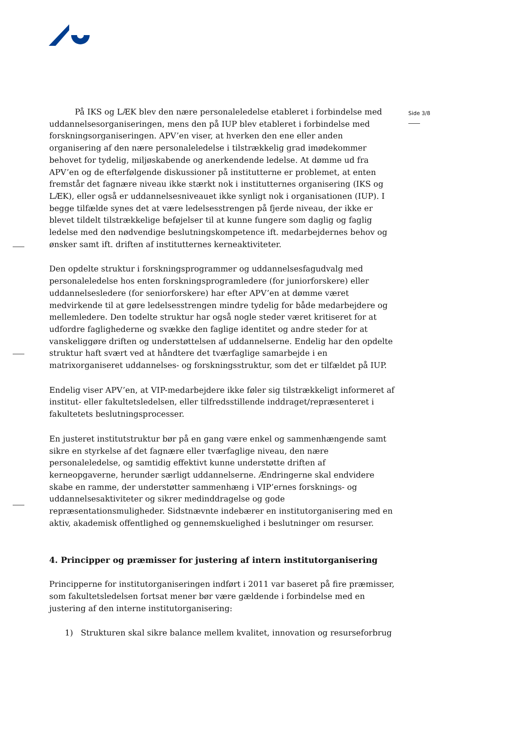Side 3/8
På IKS og LÆK blev den nære personaleledelse etableret i forbindelse med uddannelsesorganiseringen, mens den på IUP blev etableret i forbindelse med forskningsorganiseringen. APV’en viser, at hverken den ene eller anden organisering af den nære personaleledelse i tilstrækkelig grad imødekommer behovet for tydelig, miljøskabende og anerkendende ledelse. At dømme ud fra APV’en og de efterfølgende diskussioner på institutterne er problemet, at enten fremstår det fagnære niveau ikke stærkt nok i institutternes organisering (IKS og LÆK), eller også er uddannelsesniveauet ikke synligt nok i organisationen (IUP). I begge tilfælde synes det at være ledelsesstrengen på fjerde niveau, der ikke er blevet tildelt tilstrækkelige beføjelser til at kunne fungere som daglig og faglig ledelse med den nødvendige beslutningskompetence ift. medarbejdernes behov og ønsker samt ift. driften af institutternes kerneaktiviteter.
Den opdelte struktur i forskningsprogrammer og uddannelsesfagudvalg med personaleledelse hos enten forskningsprogramledere (for juniorforskere) eller uddannelsesledere (for seniorforskere) har efter APV’en at dømme været medvirkende til at gøre ledelsesstrengen mindre tydelig for både medarbejdere og mellemledere. Den todelte struktur har også nogle steder været kritiseret for at udfordre faglighederne og svække den faglige identitet og andre steder for at vanskeliggøre driften og understøttelsen af uddannelserne. Endelig har den opdelte struktur haft svært ved at håndtere det tværfaglige samarbejde i en matrixorganiseret uddannelses- og forskningsstruktur, som det er tilfældet på IUP.
Endelig viser APV’en, at VIP-medarbejdere ikke føler sig tilstrækkeligt informeret af institut- eller fakultetsledelsen, eller tilfredsstillende inddraget/repræsenteret i fakultetets beslutningsprocesser.
En justeret institutstruktur bør på en gang være enkel og sammenhængende samt sikre en styrkelse af det fagnære eller tværfaglige niveau, den nære personaleledelse, og samtidig effektivt kunne understøtte driften af kerneopgaverne, herunder særligt uddannelserne. Ændringerne skal endvidere skabe en ramme, der understøtter sammenhæng i VIP’ernes forsknings- og uddannelsesaktiviteter og sikrer medinddragelse og gode repræsentationsmuligheder. Sidstnævnte indebærer en institutorganisering med en aktiv, akademisk offentlighed og gennemskuelighed i beslutninger om resurser.
4. Principper og præmisser for justering af intern institutorganisering
Principperne for institutorganiseringen indført i 2011 var baseret på fire præmisser, som fakultetsledelsen fortsat mener bør være gældende i forbindelse med en justering af den interne institutorganisering:
1) Strukturen skal sikre balance mellem kvalitet, innovation og resurseforbrug